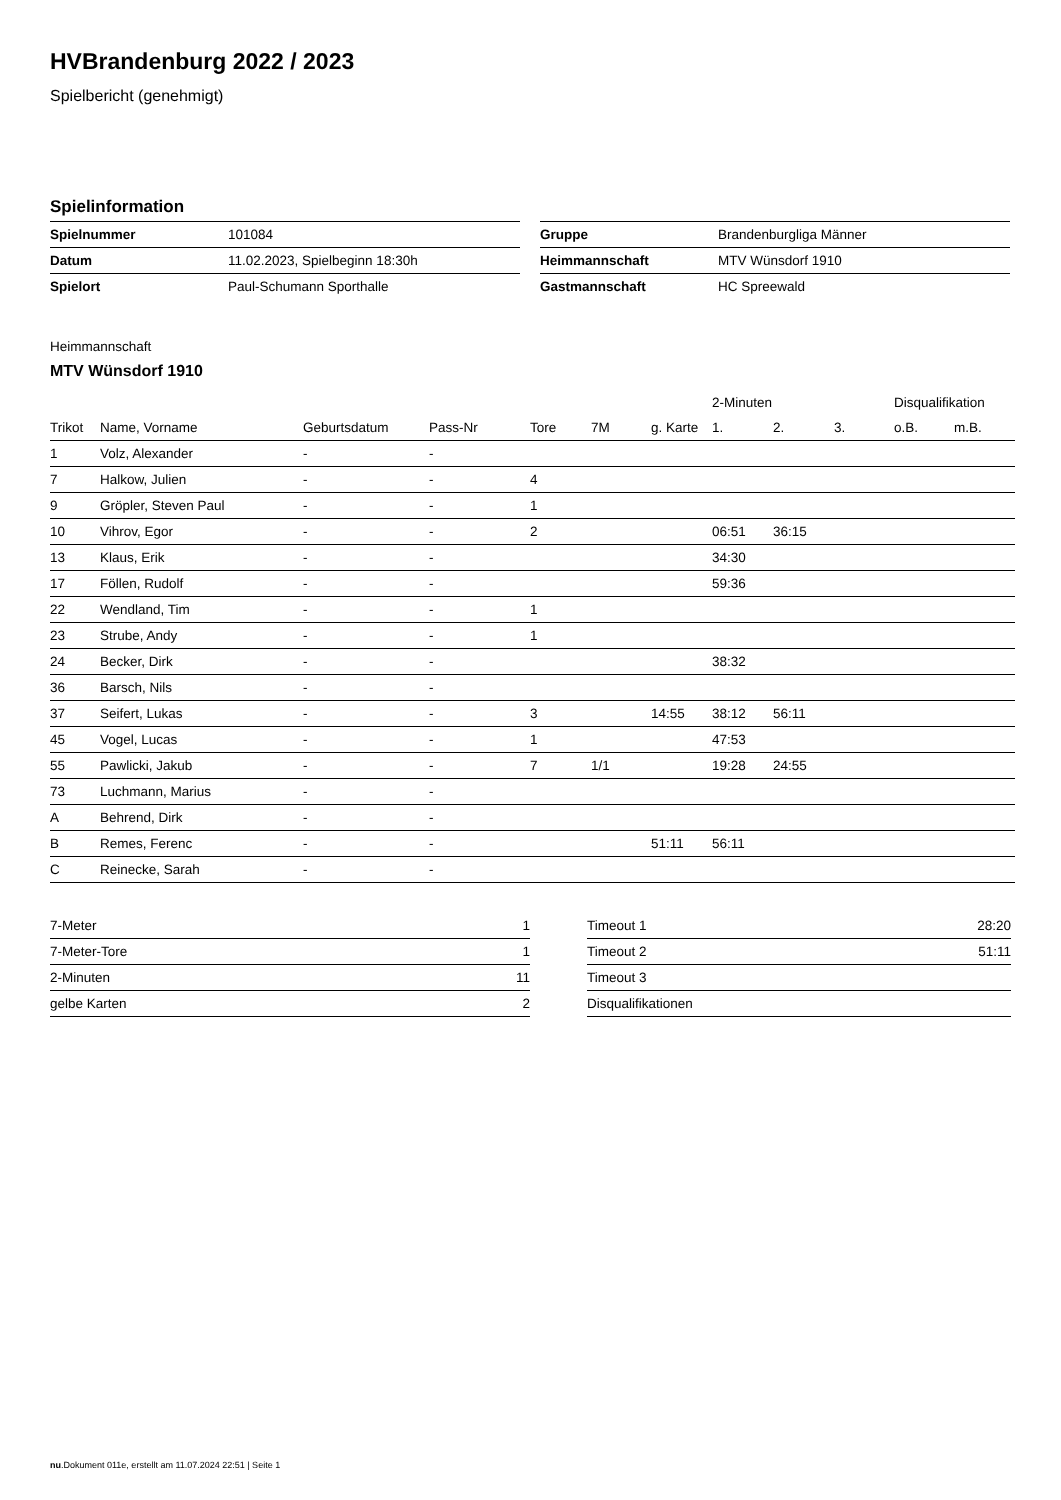HVBrandenburg 2022 / 2023
Spielbericht (genehmigt)
Spielinformation
| Spielnummer | 101084 |
| Datum | 11.02.2023, Spielbeginn 18:30h |
| Spielort | Paul-Schumann Sporthalle |
| Gruppe | Brandenburgliga Männer |
| Heimmannschaft | MTV Wünsdorf 1910 |
| Gastmannschaft | HC Spreewald |
Heimmannschaft
MTV Wünsdorf 1910
| | | | | | | | 2-Minuten | | | Disqualifikation | |
| --- | --- | --- | --- | --- | --- | --- | --- | --- | --- | --- | --- |
| Trikot | Name, Vorname | Geburtsdatum | Pass-Nr | Tore | 7M | g. Karte | 1. | 2. | 3. | o.B. | m.B. |
| 1 | Volz, Alexander | - | - | | | | | | | | |
| 7 | Halkow, Julien | - | - | 4 | | | | | | | |
| 9 | Gröpler, Steven Paul | - | - | 1 | | | | | | | |
| 10 | Vihrov, Egor | - | - | 2 | | | 06:51 | 36:15 | | | |
| 13 | Klaus, Erik | - | - | | | | 34:30 | | | | |
| 17 | Föllen, Rudolf | - | - | | | | 59:36 | | | | |
| 22 | Wendland, Tim | - | - | 1 | | | | | | | |
| 23 | Strube, Andy | - | - | 1 | | | | | | | |
| 24 | Becker, Dirk | - | - | | | | 38:32 | | | | |
| 36 | Barsch, Nils | - | - | | | | | | | | |
| 37 | Seifert, Lukas | - | - | 3 | | 14:55 | 38:12 | 56:11 | | | |
| 45 | Vogel, Lucas | - | - | 1 | | | 47:53 | | | | |
| 55 | Pawlicki, Jakub | - | - | 7 | 1/1 | | 19:28 | 24:55 | | | |
| 73 | Luchmann, Marius | - | - | | | | | | | | |
| A | Behrend, Dirk | - | - | | | | | | | | |
| B | Remes, Ferenc | - | - | | | 51:11 | 56:11 | | | | |
| C | Reinecke, Sarah | - | - | | | | | | | | |
| 7-Meter | 1 |
| 7-Meter-Tore | 1 |
| 2-Minuten | 11 |
| gelbe Karten | 2 |
| Timeout 1 | 28:20 |
| Timeout 2 | 51:11 |
| Timeout 3 | |
| Disqualifikationen | |
nu.Dokument 011e, erstellt am 11.07.2024 22:51 | Seite 1